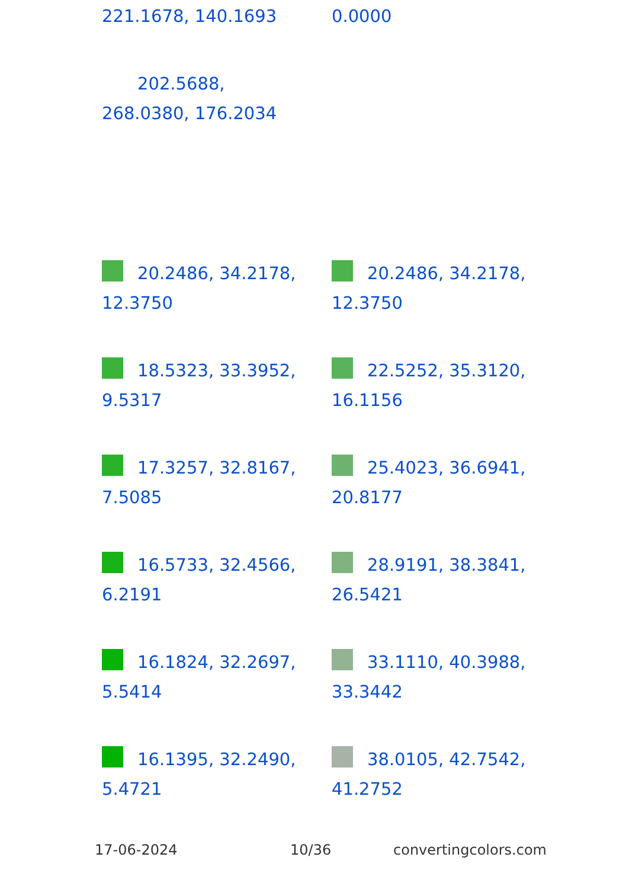221.1678, 140.1693 0.0000
202.5688,
268.0380, 176.2034
20.2486, 34.2178, 12.3750
20.2486, 34.2178, 12.3750
18.5323, 33.3952, 9.5317
22.5252, 35.3120, 16.1156
17.3257, 32.8167, 7.5085
25.4023, 36.6941, 20.8177
16.5733, 32.4566, 6.2191
28.9191, 38.3841, 26.5421
16.1824, 32.2697, 5.5414
33.1110, 40.3988, 33.3442
16.1395, 32.2490, 5.4721
38.0105, 42.7542, 41.2752
17-06-2024 10/36 convertingcolors.com